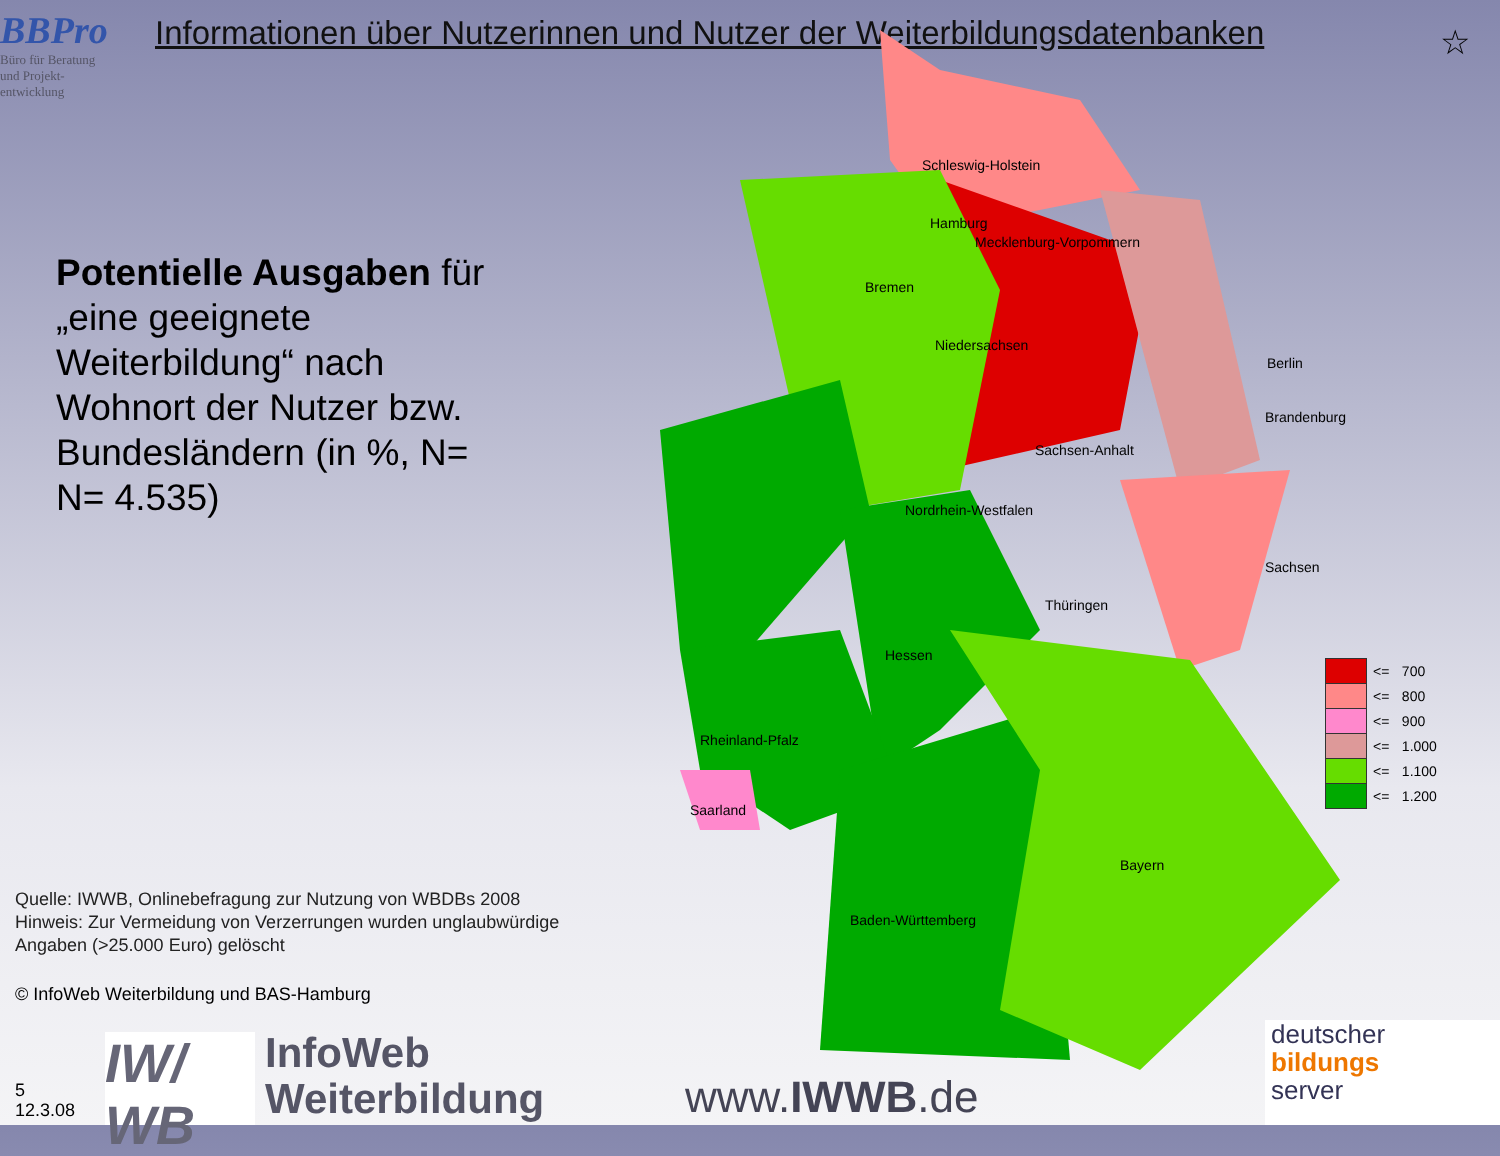BBPro
Büro für Beratung
und Projekt-
entwicklung
Informationen über Nutzerinnen und Nutzer der Weiterbildungsdatenbanken
☆
Potentielle Ausgaben für „eine geeignete Weiterbildung“ nach Wohnort der Nutzer bzw. Bundesländern (in %, N= N= 4.535)
Schleswig-Holstein
Mecklenburg-Vorpommern
Hamburg
Bremen
Niedersachsen
Berlin
Brandenburg
Sachsen-Anhalt
Nordrhein-Westfalen
Sachsen
Thüringen
Hessen
Rheinland-Pfalz
Saarland
Bayern
Baden-Württemberg
| | <= | 700 |
| | <= | 800 |
| | <= | 900 |
| | <= | 1.000 |
| | <= | 1.100 |
| | <= | 1.200 |
Quelle: IWWB, Onlinebefragung zur Nutzung von WBDBs 2008
Hinweis: Zur Vermeidung von Verzerrungen wurden unglaubwürdige
Angaben (>25.000 Euro) gelöscht
© InfoWeb Weiterbildung und BAS-Hamburg
5
12.3.08
IW/
WB
InfoWeb
Weiterbildung
www.IWWB.de
deutscher
bildungs
server